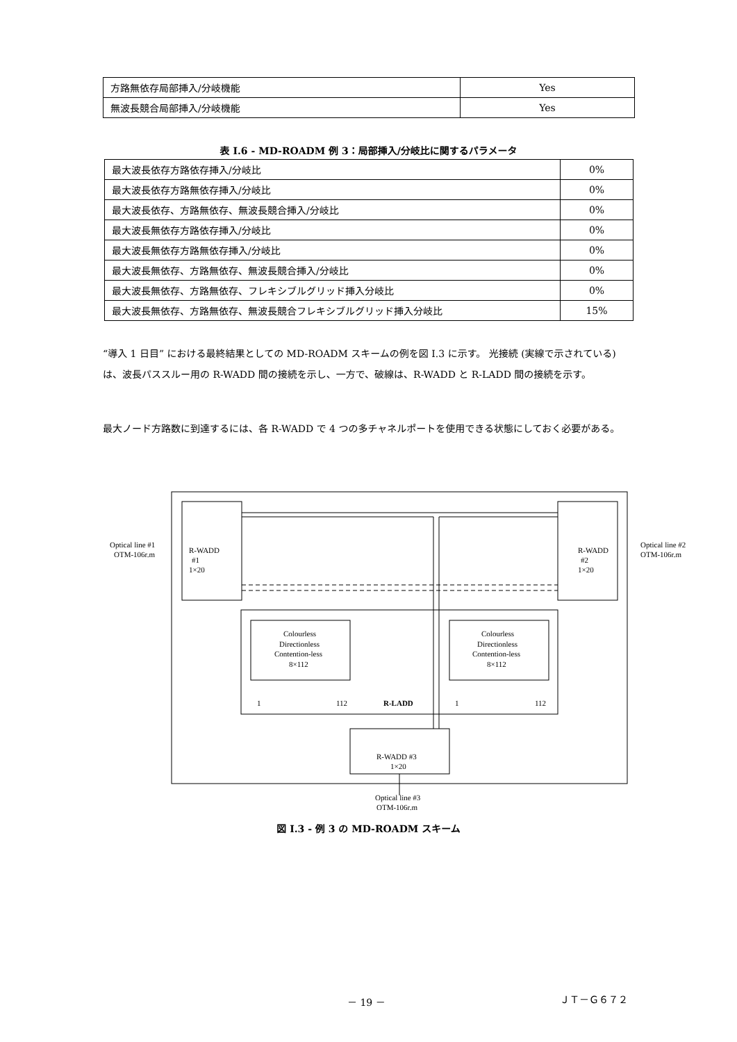| 方路無依存局部挿入/分岐機能 | Yes |
| 無波長競合局部挿入/分岐機能 | Yes |
表 I.6 - MD-ROADM 例 3：局部挿入/分岐比に関するパラメータ
| 最大波長依存方路依存挿入/分岐比 | 0% |
| 最大波長依存方路無依存挿入/分岐比 | 0% |
| 最大波長依存、方路無依存、無波長競合挿入/分岐比 | 0% |
| 最大波長無依存方路依存挿入/分岐比 | 0% |
| 最大波長無依存方路無依存挿入/分岐比 | 0% |
| 最大波長無依存、方路無依存、無波長競合挿入/分岐比 | 0% |
| 最大波長無依存、方路無依存、フレキシブルグリッド挿入分岐比 | 0% |
| 最大波長無依存、方路無依存、無波長競合フレキシブルグリッド挿入分岐比 | 15% |
“導入 1 日目” における最終結果としての MD-ROADM スキームの例を図 I.3 に示す。 光接続 (実線で示されている) は、波長パススルー用の R-WADD 間の接続を示し、一方で、破線は、R-WADD と R-LADD 間の接続を示す。
最大ノード方路数に到達するには、各 R-WADD で 4 つの多チャネルポートを使用できる状態にしておく必要がある。
Optical line #1
OTM-106r.m
R-WADD
#1
1×20
R-WADD
#2
1×20
Optical line #2
OTM-106r.m
Colourless
Directionless
Contention-less
8×112
Colourless
Directionless
Contention-less
8×112
1
112
R-LADD
1
112
R-WADD #3
1×20
Optical line #3
OTM-106r.m
図 I.3 - 例 3 の MD-ROADM スキーム
－ 19 － ＪＴ－Ｇ６７２